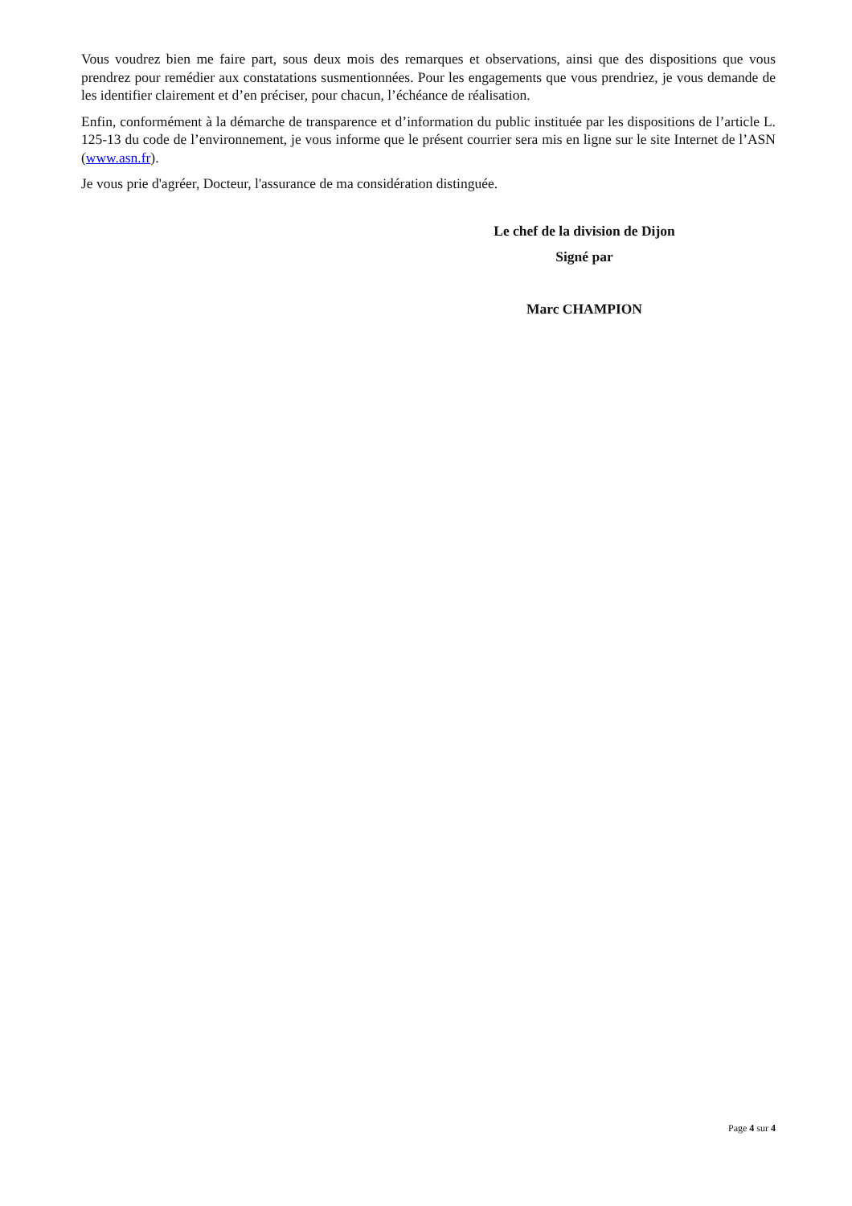Vous voudrez bien me faire part, sous deux mois des remarques et observations, ainsi que des dispositions que vous prendrez pour remédier aux constatations susmentionnées. Pour les engagements que vous prendriez, je vous demande de les identifier clairement et d’en préciser, pour chacun, l’échéance de réalisation.
Enfin, conformément à la démarche de transparence et d’information du public instituée par les dispositions de l’article L. 125-13 du code de l’environnement, je vous informe que le présent courrier sera mis en ligne sur le site Internet de l’ASN (www.asn.fr).
Je vous prie d'agréer, Docteur, l'assurance de ma considération distinguée.
Le chef de la division de Dijon
Signé par
Marc CHAMPION
Page 4 sur 4